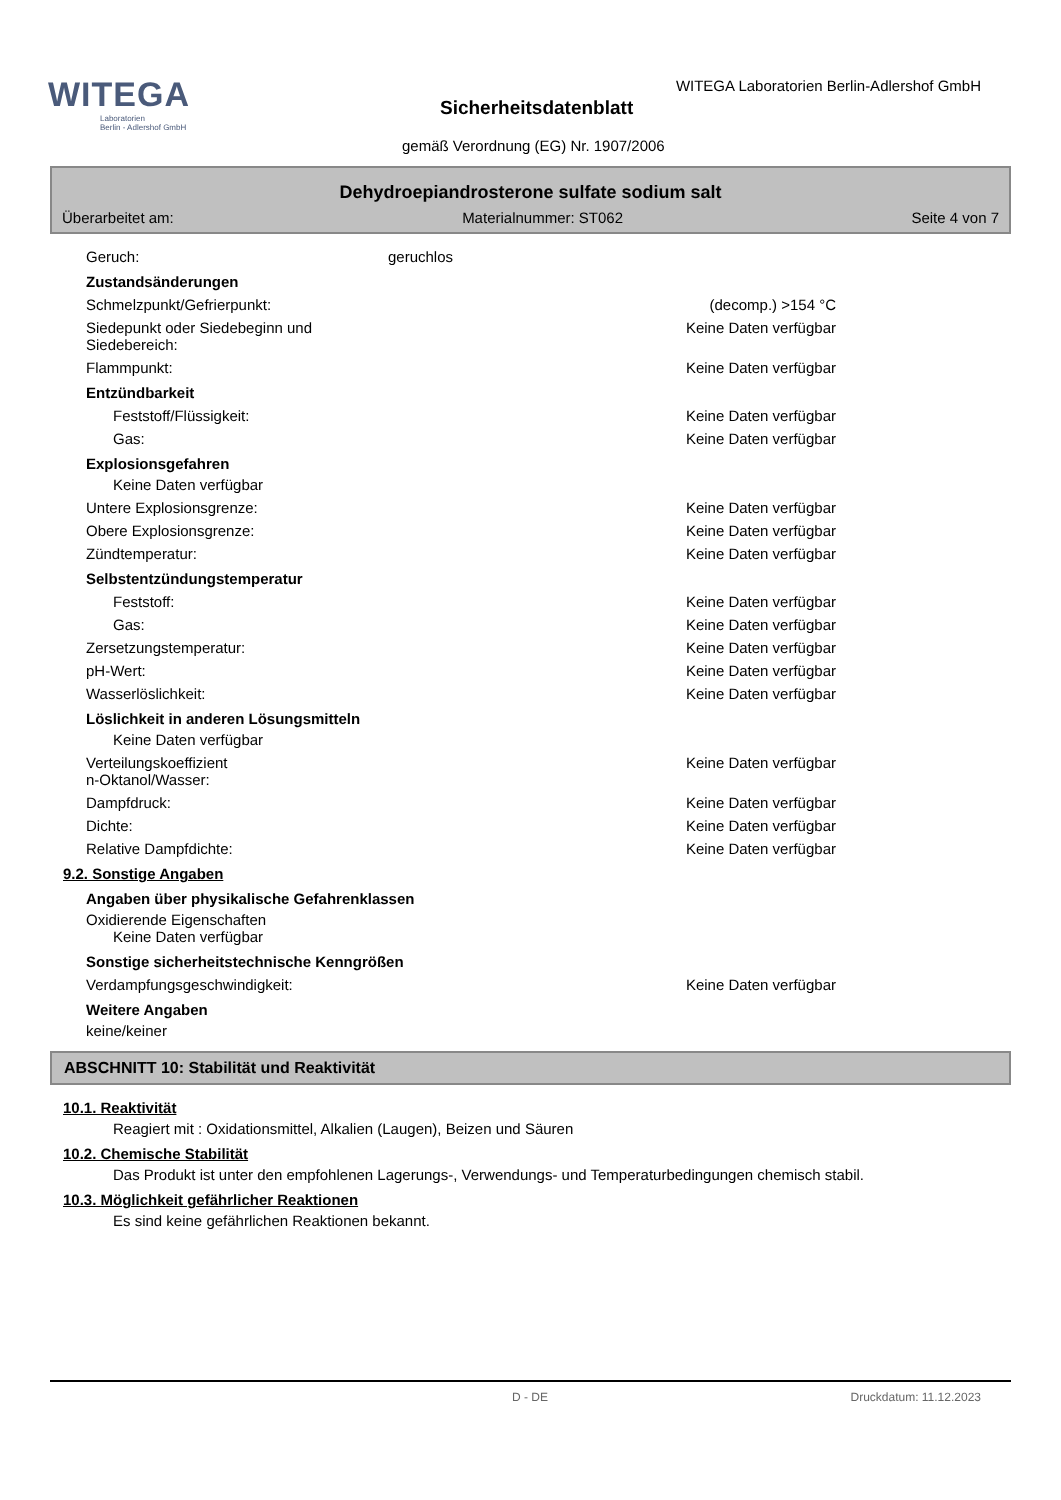WITEGA
Laboratorien
Berlin - Adlershof GmbH
WITEGA Laboratorien Berlin-Adlershof GmbH
Sicherheitsdatenblatt
gemäß Verordnung (EG) Nr. 1907/2006
Dehydroepiandrosterone sulfate sodium salt
Überarbeitet am: Materialnummer: ST062 Seite 4 von 7
Geruch: geruchlos
Zustandsänderungen
Schmelzpunkt/Gefrierpunkt: (decomp.) >154 °C
Siedepunkt oder Siedebeginn und
Siedebereich: Keine Daten verfügbar
Flammpunkt: Keine Daten verfügbar
Entzündbarkeit
Feststoff/Flüssigkeit: Keine Daten verfügbar
Gas: Keine Daten verfügbar
Explosionsgefahren
Keine Daten verfügbar
Untere Explosionsgrenze: Keine Daten verfügbar
Obere Explosionsgrenze: Keine Daten verfügbar
Zündtemperatur: Keine Daten verfügbar
Selbstentzündungstemperatur
Feststoff: Keine Daten verfügbar
Gas: Keine Daten verfügbar
Zersetzungstemperatur: Keine Daten verfügbar
pH-Wert: Keine Daten verfügbar
Wasserlöslichkeit: Keine Daten verfügbar
Löslichkeit in anderen Lösungsmitteln
Keine Daten verfügbar
Verteilungskoeffizient
n-Oktanol/Wasser: Keine Daten verfügbar
Dampfdruck: Keine Daten verfügbar
Dichte: Keine Daten verfügbar
Relative Dampfdichte: Keine Daten verfügbar
9.2. Sonstige Angaben
Angaben über physikalische Gefahrenklassen
Oxidierende Eigenschaften
Keine Daten verfügbar
Sonstige sicherheitstechnische Kenngrößen
Verdampfungsgeschwindigkeit: Keine Daten verfügbar
Weitere Angaben
keine/keiner
ABSCHNITT 10: Stabilität und Reaktivität
10.1. Reaktivität
Reagiert mit : Oxidationsmittel, Alkalien (Laugen), Beizen und Säuren
10.2. Chemische Stabilität
Das Produkt ist unter den empfohlenen Lagerungs-, Verwendungs- und Temperaturbedingungen chemisch stabil.
10.3. Möglichkeit gefährlicher Reaktionen
Es sind keine gefährlichen Reaktionen bekannt.
D - DE Druckdatum: 11.12.2023